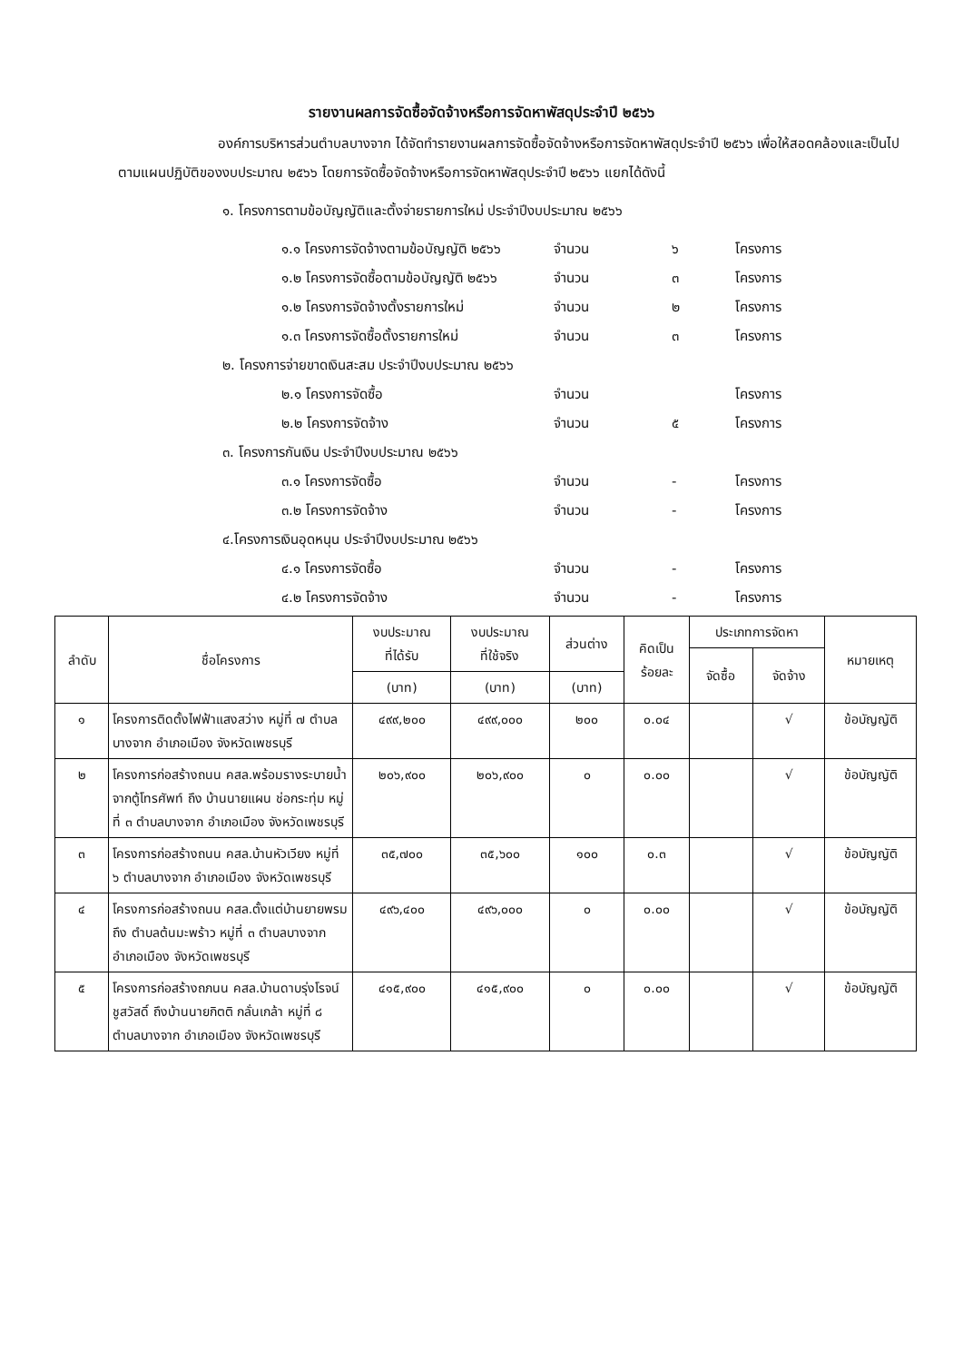รายงานผลการจัดซื้อจัดจ้างหรือการจัดหาพัสดุประจำปี ๒๕๖๖
องค์การบริหารส่วนตำบลบางจาก ได้จัดทำรายงานผลการจัดซื้อจัดจ้างหรือการจัดหาพัสดุประจำปี ๒๕๖๖ เพื่อให้สอดคล้องและเป็นไปตามแผนปฏิบัติของงบประมาณ ๒๕๖๖ โดยการจัดซื้อจัดจ้างหรือการจัดหาพัสดุประจำปี ๒๕๖๖ แยกได้ดังนี้
๑. โครงการตามข้อบัญญัติและตั้งจ่ายรายการใหม่ ประจำปีงบประมาณ ๒๕๖๖
๑.๑ โครงการจัดจ้างตามข้อบัญญัติ ๒๕๖๖ จำนวน ๖ โครงการ
๑.๒ โครงการจัดซื้อตามข้อบัญญัติ ๒๕๖๖ จำนวน ๓ โครงการ
๑.๒ โครงการจัดจ้างตั้งรายการใหม่ จำนวน ๒ โครงการ
๑.๓ โครงการจัดซื้อตั้งรายการใหม่ จำนวน ๓ โครงการ
๒. โครงการจ่ายขาดเงินสะสม ประจำปีงบประมาณ ๒๕๖๖
๒.๑ โครงการจัดซื้อ จำนวน โครงการ
๒.๒ โครงการจัดจ้าง จำนวน ๕ โครงการ
๓. โครงการกันเงิน ประจำปีงบประมาณ ๒๕๖๖
๓.๑ โครงการจัดซื้อ จำนวน - โครงการ
๓.๒ โครงการจัดจ้าง จำนวน - โครงการ
๔.โครงการเงินอุดหนุน ประจำปีงบประมาณ ๒๕๖๖
๔.๑ โครงการจัดซื้อ จำนวน - โครงการ
๔.๒ โครงการจัดจ้าง จำนวน - โครงการ
| ลำดับ | ชื่อโครงการ | งบประมาณ ที่ได้รับ | งบประมาณ ที่ใช้จริง | ส่วนต่าง | คิดเป็น ร้อยละ | ประเภทการจัดหา | | หมายเหตุ |
| --- | --- | --- | --- | --- | --- | --- | --- | --- |
| | | | | | | จัดซื้อ | จัดจ้าง | |
| | | (บาท) | (บาท) | (บาท) | | | | |
| ๑ | โครงการติดตั้งไฟฟ้าแสงสว่าง หมู่ที่ ๗ ตำบลบางจาก อำเภอเมือง จังหวัดเพชรบุรี | ๔๙๙,๒๐๐ | ๔๙๙,๐๐๐ | ๒๐๐ | ๐.๐๔ | | √ | ข้อบัญญัติ |
| ๒ | โครงการก่อสร้างถนน คสล.พร้อมรางระบายน้ำจากตู้โทรศัพท์ ถึง บ้านนายแผน ช่อกระทุ่ม หมู่ที่ ๓ ตำบลบางจาก อำเภอเมือง จังหวัดเพชรบุรี | ๒๐๖,๙๐๐ | ๒๐๖,๙๐๐ | ๐ | ๐.๐๐ | | √ | ข้อบัญญัติ |
| ๓ | โครงการก่อสร้างถนน คสล.บ้านหัวเวียง หมู่ที่ ๖ ตำบลบางจาก อำเภอเมือง จังหวัดเพชรบุรี | ๓๕,๗๐๐ | ๓๕,๖๐๐ | ๑๐๐ | ๐.๓ | | √ | ข้อบัญญัติ |
| ๔ | โครงการก่อสร้างถนน คสล.ตั้งแต่บ้านยายพรม ถึง ตำบลต้นมะพร้าว หมู่ที่ ๓ ตำบลบางจาก อำเภอเมือง จังหวัดเพชรบุรี | ๔๙๖,๔๐๐ | ๔๙๖,๐๐๐ | ๐ | ๐.๐๐ | | √ | ข้อบัญญัติ |
| ๕ | โครงการก่อสร้างถภนน คสล.บ้านดาบรุ่งโรจน์ ชูสวัสดิ์ ถึงบ้านนายกิตติ กลั่นเกล้า หมู่ที่ ๘ ตำบลบางจาก อำเภอเมือง จังหวัดเพชรบุรี | ๔๑๕,๙๐๐ | ๔๑๕,๙๐๐ | ๐ | ๐.๐๐ | | √ | ข้อบัญญัติ |